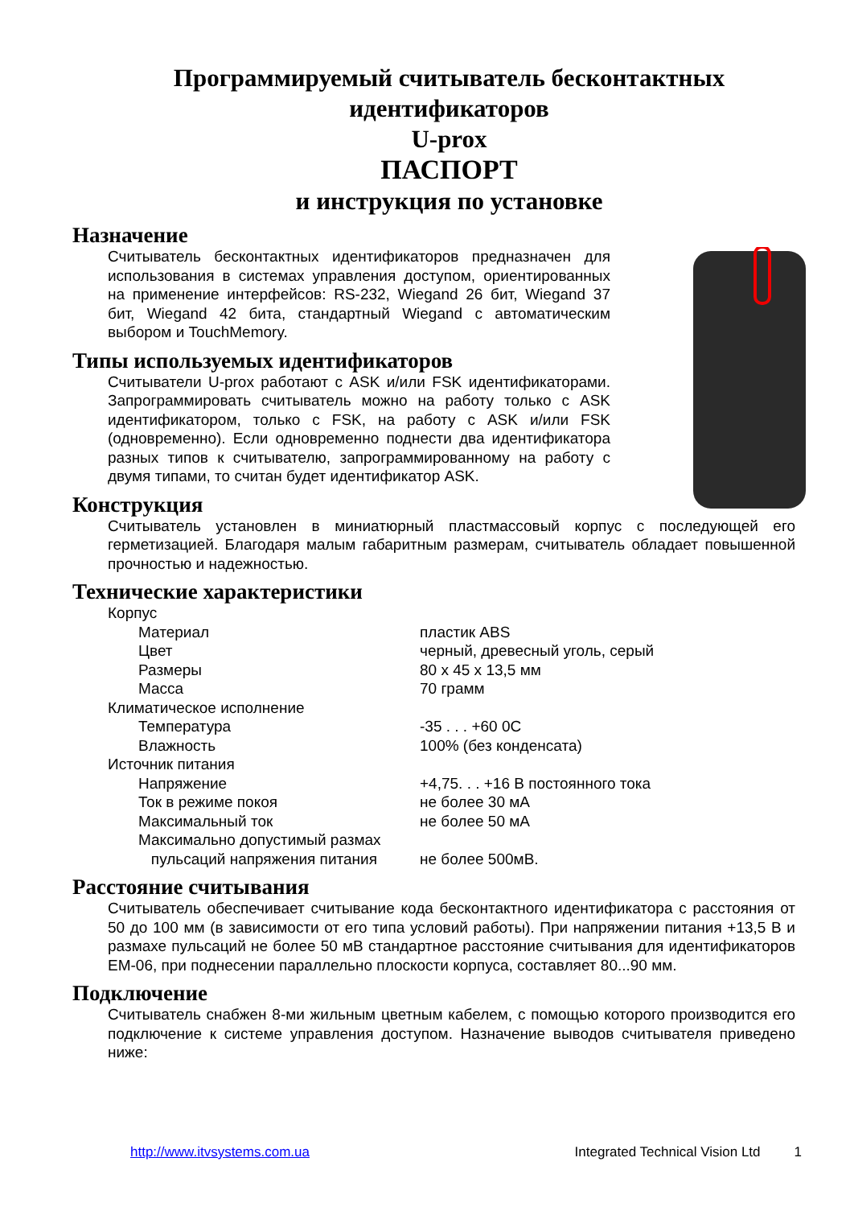Программируемый считыватель бесконтактных
идентификаторов
U-prox
ПАСПОРТ
и инструкция по установке
Назначение
Считыватель бесконтактных идентификаторов предназначен для использования в системах управления доступом, ориентированных на применение интерфейсов: RS-232, Wiegand 26 бит, Wiegand 37 бит, Wiegand 42 бита, стандартный Wiegand с автоматическим выбором и TouchMemory.
Типы используемых идентификаторов
Считыватели U-prox работают с ASK и/или FSK идентификаторами. Запрограммировать считыватель можно на работу только с ASK идентификатором, только с FSK, на работу с ASK и/или FSK (одновременно). Если одновременно поднести два идентификатора разных типов к считывателю, запрограммированному на работу с двумя типами, то считан будет идентификатор ASK.
Конструкция
Считыватель установлен в миниатюрный пластмассовый корпус с последующей его герметизацией. Благодаря малым габаритным размерам, считыватель обладает повышенной прочностью и надежностью.
Технические характеристики
| Корпус | |
| Материал | пластик ABS |
| Цвет | черный, древесный уголь, серый |
| Размеры | 80 x 45 x 13,5 мм |
| Масса | 70 грамм |
| Климатическое исполнение | |
| Температура | -35 . . . +60 0C |
| Влажность | 100% (без конденсата) |
| Источник питания | |
| Напряжение | +4,75. . . +16 В постоянного тока |
| Ток в режиме покоя | не более 30 мА |
| Максимальный ток | не более 50 мА |
| Максимально допустимый размах пульсаций напряжения питания | не более 500мВ. |
Расстояние считывания
Считыватель обеспечивает считывание кода бесконтактного идентификатора с расстояния от 50 до 100 мм (в зависимости от его типа условий работы). При напряжении питания +13,5 В и размахе пульсаций не более 50 мВ стандартное расстояние считывания для идентификаторов EM-06, при поднесении параллельно плоскости корпуса, составляет 80...90 мм.
Подключение
Считыватель снабжен 8-ми жильным цветным кабелем, с помощью которого производится его подключение к системе управления доступом. Назначение выводов считывателя приведено ниже:
http://www.itvsystems.com.ua Integrated Technical Vision Ltd 1